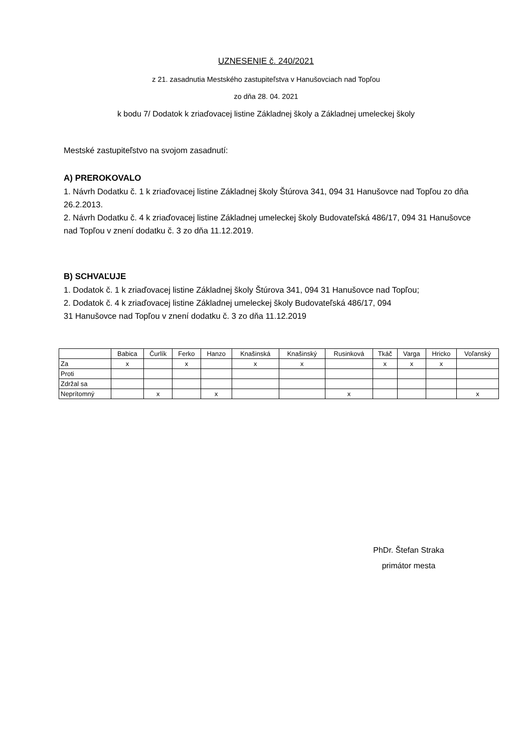UZNESENIE č. 240/2021
z 21. zasadnutia Mestského zastupiteľstva v Hanušovciach nad Topľou
zo dňa 28. 04. 2021
k bodu 7/ Dodatok k zriaďovacej listine Základnej školy a Základnej umeleckej školy
Mestské zastupiteľstvo na svojom zasadnutí:
A) PREROKOVALO
1. Návrh Dodatku č. 1 k zriaďovacej listine Základnej školy Štúrova 341, 094 31 Hanušovce nad Topľou zo dňa 26.2.2013.
2. Návrh Dodatku č. 4 k zriaďovacej listine Základnej umeleckej školy Budovateľská 486/17, 094 31 Hanušovce nad Topľou v znení dodatku č. 3 zo dňa 11.12.2019.
B) SCHVAĽUJE
1. Dodatok č. 1 k zriaďovacej listine Základnej školy Štúrova 341, 094 31 Hanušovce nad Topľou;
2. Dodatok č. 4 k zriaďovacej listine Základnej umeleckej školy Budovateľská 486/17, 094
31 Hanušovce nad Topľou v znení dodatku č. 3 zo dňa 11.12.2019
| | Babica | Čurlík | Ferko | Hanzo | Knašinská | Knašinský | Rusinková | Tkáč | Varga | Hricko | Voľanský |
| --- | --- | --- | --- | --- | --- | --- | --- | --- | --- | --- | --- |
| Za | x | | x | | x | x | | x | x | x | |
| Proti | | | | | | | | | | | |
| Zdržal sa | | | | | | | | | | | |
| Neprítomný | | x | | x | | | x | | | | x |
PhDr. Štefan Straka
primátor mesta